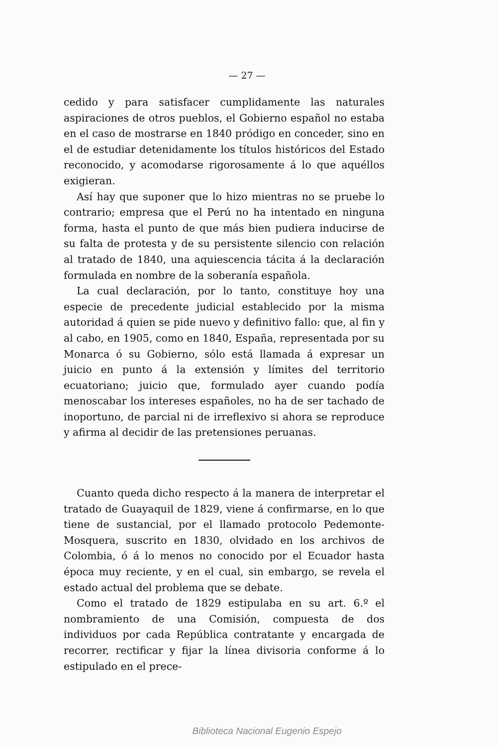— 27 —
cedido y para satisfacer cumplidamente las naturales aspiraciones de otros pueblos, el Gobierno español no estaba en el caso de mostrarse en 1840 pródigo en conceder, sino en el de estudiar detenidamente los títulos históricos del Estado reconocido, y acomodarse rigorosamente á lo que aquéllos exigieran.
Así hay que suponer que lo hizo mientras no se pruebe lo contrario; empresa que el Perú no ha intentado en ninguna forma, hasta el punto de que más bien pudiera inducirse de su falta de protesta y de su persistente silencio con relación al tratado de 1840, una aquiescencia tácita á la declaración formulada en nombre de la soberanía española.
La cual declaración, por lo tanto, constituye hoy una especie de precedente judicial establecido por la misma autoridad á quien se pide nuevo y definitivo fallo: que, al fin y al cabo, en 1905, como en 1840, España, representada por su Monarca ó su Gobierno, sólo está llamada á expresar un juicio en punto á la extensión y límites del territorio ecuatoriano; juicio que, formulado ayer cuando podía menoscabar los intereses españoles, no ha de ser tachado de inoportuno, de parcial ni de irreflexivo si ahora se reproduce y afirma al decidir de las pretensiones peruanas.
Cuanto queda dicho respecto á la manera de interpretar el tratado de Guayaquil de 1829, viene á confirmarse, en lo que tiene de sustancial, por el llamado protocolo Pedemonte-Mosquera, suscrito en 1830, olvidado en los archivos de Colombia, ó á lo menos no conocido por el Ecuador hasta época muy reciente, y en el cual, sin embargo, se revela el estado actual del problema que se debate.
Como el tratado de 1829 estipulaba en su art. 6.º el nombramiento de una Comisión, compuesta de dos individuos por cada República contratante y encargada de recorrer, rectificar y fijar la línea divisoria conforme á lo estipulado en el prece-
Biblioteca Nacional Eugenio Espejo